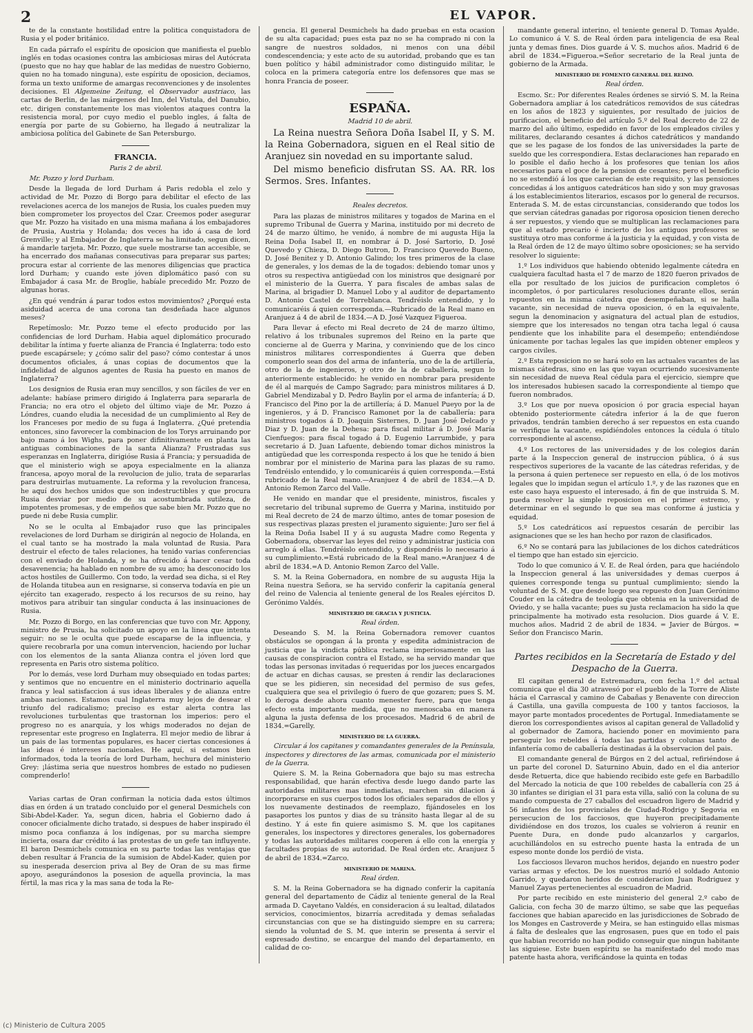2 EL VAPOR.
te de la constante hostilidad entre la politica conquistadora de Rusia y el poder británico.
En cada párrafo el espíritu de oposicion que manifiesta el pueblo inglés en todas ocasiones contra las ambiciosas miras del Autócrata (puesto que no hay que hablar de las medidas de nuestro Gobierno, quien no ha tomado ninguna), este espíritu de oposicion, deciamos, forma un texto uniforme de amargas reconvenciones y de insolentes decisiones. El Algemeine Zeitung, el Observador austriaco, las cartas de Berlin, de las márgenes del Inn, del Vistula, del Danubio, etc. dirigen constantemente los mas violentos ataques contra la resistencia moral, por cuyo medio el pueblo ingles, á falta de energía por parte de su Gobierno, ha llegado á neutralizar la ambiciosa política del Gabinete de San Petersburgo.
FRANCIA.
Paris 2 de abril.
Mr. Pozzo y lord Durham.
Desde la llegada de lord Durham á Paris redobla el zelo y actividad de Mr. Pozzo di Borgo para debilitar el efecto de las revelaciones acerca de los manejos de Rusia, los cuales pueden muy bien comprometer los proyectos del Czar. Creemos poder asegurar que Mr. Pozzo ha visitado en una misma mañana á los embajadores de Prusia, Austria y Holanda; dos veces ha ido á casa de lord Grenville; y al Embajador de Inglaterra se ha limitado, segun dicen, á mandarle tarjeta. Mr. Pozzo, que suele mostrarse tan accesible, se ha encerrado dos mañanas consecutivas para preparar sus partes; procura estar al corriente de las menores diligencias que practica lord Durham; y cuando este jóven diplomático pasó con su Embajador á casa Mr. de Broglie, habíale precedido Mr. Pozzo de algunas horas.
¿En qué vendrán á parar todos estos movimientos? ¿Porqué esta asiduidad acerca de una corona tan desdeñada hace algunos meses?
Repetímoslo: Mr. Pozzo teme el efecto producido por las confidencias de lord Durham. Habia aquel diplomático procurado debilitar la íntima y fuerte alianza de Francia é Inglaterra: todo esto puede escapársele; y ¿cómo salir del paso? cómo contestar á unos documentos oficiales, á unas copias de documentos que la infidelidad de algunos agentes de Rusia ha puesto en manos de Inglaterra?
Los designios de Rusia eran muy sencillos, y son fáciles de ver en adelante: habíase primero dirigido á Inglaterra para separarla de Francia; no era otro el objeto del último viaje de Mr. Pozzo á Lóndres, cuando eludia la necesidad de un cumplimiento al Rey de los Franceses por medio de su fuga á Inglaterra. ¿Qué pretendia entonces, sino favorecer la combinacion de los Torys arruinando por bajo mano á los Wighs, para poner difinitivamente en planta las antiguas combinaciones de la santa Alianza? Frustradas sus esperanzas en Inglaterra, dirigióse Rusia á Francia; y persuadida de que el ministerio wigh se apoya especialmente en la alianza francesa, apoyo moral de la revolucion de julio, trata de separarlas para destruirlas mutuamente. La reforma y la revolucion francesa, he aquí dos hechos unidos que son indestructibles y que procura Rusia desviar por medio de su acostumbrada sutileza, de impotentes promesas, y de empeños que sabe bien Mr. Pozzo que no puede ni debe Rusia cumplir.
No se le oculta al Embajador ruso que las principales revelaciones de lord Durham se dirigirán al negocio de Holanda, en el cual tanto se ha mostrado la mala voluntad de Rusia. Para destruir el efecto de tales relaciones, ha tenido varias conferencias con el enviado de Holanda, y se ha ofrecido á hacer cesar toda desavenencia; ha hablado en nombre de su amo; ha desconocido los actos hostiles de Guillermo. Con todo, la verdad sea dicha, si el Rey de Holanda titubea aun en resignarse, si conserva todavía en pie un ejército tan exagerado, respecto á los recursos de su reino, hay motivos para atribuir tan singular conducta á las insinuaciones de Rusia.
Mr. Pozzo di Borgo, en las conferencias que tuvo con Mr. Appony, ministro de Prusia, ha solicitado un apoyo en la linea que intenta seguir: no se le oculta que puede escaparse de la influencia, y quiere recobrarla por una comun intervencion, haciendo por luchar con los elementos de la santa Alianza contra el jóven lord que representa en Paris otro sistema político.
Por lo demás, vese lord Durham muy obsequiado en todas partes; y sentimos que no encuentre en el ministerio doctrinario aquella franca y leal satisfaccion á sus ideas liberales y de alianza entre ambas naciones. Estamos cual Inglaterra muy lejos de desear el triunfo del radicalismo; preciso es estar alerta contra las revoluciones turbulentas que trastornan los imperios: pero el progreso no es anarquía, y los whigs moderados no dejan de representar este progreso en Inglaterra. El mejor medio de librar á un pais de las tormentas populares, es hacer ciertas concesiones á las ideas é intereses nacionales. He aquí, si estamos bien informados, toda la teoría de lord Durham, hechura del ministerio Grey: ¡lástima seria que nuestros hombres de estado no pudiesen comprenderlo!
Varias cartas de Oran confirman la noticia dada estos últimos dias en órden á un tratado concluido por el general Desmichels con Sibi-Abdel-Kader. Ya, segun dicen, habria el Gobierno dado á conocer oficialmente dicho tratado, si despues de haber inspirado él mismo poca confianza á los indígenas, por su marcha siempre incierta, osara dar crédito á las protestas de un gefe tan influyente. El baron Desmichels comunica en su parte todas las ventajas que deben resultar á Francia de la sumision de Abdel-Kader, quien por su inesperada desercion priva al Bey de Oran de su mas firme apoyo, asegurándonos la posesion de aquella provincia, la mas fértil, la mas rica y la mas sana de toda la Re-
gencia. El general Desmichels ha dado pruebas en esta ocasion de su alta capacidad; pues esta paz no se ha comprado ni con la sangre de nuestros soldados, ni menos con una débil condescendencia; y este acto de su autoridad, probando que es tan buen político y hábil administrador como distinguido militar, le coloca en la primera categoría entre los defensores que mas se honra Francia de poseer.
ESPAÑA.
Madrid 10 de abril.
La Reina nuestra Señora Doña Isabel II, y S. M. la Reina Gobernadora, siguen en el Real sitio de Aranjuez sin novedad en su importante salud.
Del mismo beneficio disfrutan SS. AA. RR. los Sermos. Sres. Infantes.
Reales decretos.
Para las plazas de ministros militares y togados de Marina en el supremo Tribunal de Guerra y Marina, instituido por mi decreto de 24 de marzo último, he venido, á nombre de mi augusta Hija la Reina Doña Isabel II, en nombrar á D. José Sartorio, D. José Quevedo y Chieza, D. Diego Butron, D. Francisco Quevedo Bueno, D. José Benitez y D. Antonio Galindo; los tres primeros de la clase de generales, y los demas de la de togados: debiendo tomar unos y otros su respectiva antigüedad con los ministros que designaré por el ministerio de la Guerra. Y para fiscales de ambas salas de Marina, al brigadier D. Manuel Lobo y al auditor de departamento D. Antonio Castel de Torreblanca. Tendréislo entendido, y lo comunicaréis á quien corresponda.—Rubricado de la Real mano en Aranjuez á 4 de abril de 1834.—A D. José Vazquez Figueroa.
Para llevar á efecto mi Real decreto de 24 de marzo último, relativo á los tribunales supremos del Reino en la parte que concierne al de Guerra y Marina, y conviniendo que de los cinco ministros militares correspondientes á Guerra que deben componerlo sean dos del arma de infantería, uno de la de artillería, otro de la de ingenieros, y otro de la de caballería, segun lo anteriormente establecido: he venido en nombrar para presidente de él al marqués de Campo Sagrado; para ministros militares á D. Gabriel Mendizabal y D. Pedro Baylin por el arma de infantería; á D. Francisco del Pino por la de artillería; á D. Manuel Pueyo por la de ingenieros, y á D. Francisco Ramonet por la de caballería: para ministros togados á D. Joaquin Sisternes, D. Juan José Delcado y Diaz y D. Juan de la Dehesa: para fiscal militar á D. José María Cienfuegos: para fiscal togado á D. Eugenio Larrumbide, y para secretario á D. Juan Lafuente, debiendo tomar dichos ministros la antigüedad que les corresponda respecto á los que he tenido á bien nombrar por el ministerio de Marina para las plazas de su ramo. Tendréislo entendido, y lo comunicaréis á quien corresponda.—Está rubricado de la Real mano.—Aranjuez 4 de abril de 1834.—A D. Antonio Remon Zarco del Valle.
He venido en mandar que el presidente, ministros, fiscales y secretario del tribunal supremo de Guerra y Marina, instituido por mi Real decreto de 24 de marzo último, antes de tomar posesion de sus respectivas plazas presten el juramento siguiente: Juro ser fiel á la Reina Doña Isabel II y á su augusta Madre como Regenta y Gobernadora, observar las leyes del reino y administrar justicia con arreglo á ellas. Tendréislo entendido, y dispondréis lo necesario á su cumplimiento.=Está rubricado de la Real mano.=Aranjuez 4 de abril de 1834.=A D. Antonio Remon Zarco del Valle.
S. M. la Reina Gobernadora, en nombre de su augusta Hija la Reina nuestra Señora, se ha servido conferir la capitanía general del reino de Valencia al teniente general de los Reales ejércitos D. Gerónimo Valdés.
MINISTERIO DE GRACIA Y JUSTICIA.
Real órden.
Deseando S. M. la Reina Gobernadora remover cuantos obstáculos se opongan á la pronta y espedita administracion de justicia que la vindicta pública reclama imperiosamente en las causas de conspiracion contra el Estado, se ha servido mandar que todas las personas invitadas ó requeridas por los jueces encargados de actuar en dichas causas, se presten á rendir las declaraciones que se les pidieren, sin necesidad del permiso de sus gefes, cualquiera que sea el privilegio ó fuero de que gozaren; pues S. M. lo deroga desde ahora cuanto menester fuere, para que tenga efecto esta importante medida, que no menoscaba en manera alguna la justa defensa de los procesados. Madrid 6 de abril de 1834.=Garelly.
MINISTERIO DE LA GUERRA.
Circular á los capitanes y comandantes generales de la Península, inspectores y directores de las armas, comunicada por el ministerio de la Guerra.
Quiere S. M. la Reina Gobernadora que bajo su mas estrecha responsabilidad, que harán efectiva desde luego dando parte las autoridades militares mas inmediatas, marchen sin dilacion á incorporarse en sus cuerpos todos los oficiales separados de ellos y los nuevamente destinados de reemplazo, fijándoseles en los pasaportes los puntos y dias de su tránsito hasta llegar al de su destino. Y á este fin quiere asimismo S. M. que los capitanes generales, los inspectores y directores generales, los gobernadores y todas las autoridades militares cooperen á ello con la energía y facultades propias de su autoridad. De Real órden etc. Aranjuez 5 de abril de 1834.=Zarco.
MINISTERIO DE MARINA.
Real órden.
S. M. la Reina Gobernadora se ha dignado conferir la capitanía general del departamento de Cádiz al teniente general de la Real armada D. Cayetano Valdés, en consideracion á su lealtad, dilatados servicios, conocimientos, bizarría acreditada y demas señaladas circunstancias con que se ha distinguido siempre en su carrera; siendo la voluntad de S. M. que interin se presenta á servir el espresado destino, se encargue del mando del departamento, en calidad de co-
mandante general interino, el teniente general D. Tomas Ayalde. Lo comunico á V. S. de Real órden para inteligencia de esa Real junta y demas fines. Dios guarde á V. S. muchos años. Madrid 6 de abril de 1834.=Figueroa.=Señor secretario de la Real junta de gobierno de la Armada.
MINISTERIO DE FOMENTO GENERAL DEL REINO.
Real órden.
Escmo. Sr.: Por diferentes Reales órdenes se sirvió S. M. la Reina Gobernadora ampliar á los catedráticos removidos de sus cátedras en los años de 1823 y siguientes, por resultado de juicios de purificacion, el beneficio del artículo 5.º del Real decreto de 22 de marzo del año último, espedido en favor de los empleados civiles y militares, declarando cesantes á dichos catedráticos y mandando que se les pagase de los fondos de las universidades la parte de sueldo que les correspondiera. Estas declaraciones han reparado en lo posible el daño hecho á los profesores que tenian los años necesarios para el goce de la pension de cesantes; pero el beneficio no se estendió á los que carecian de este requisito, y las pensiones concedidas á los antiguos catedráticos han sido y son muy gravosas á los establecimientos literarios, escasos por lo general de recursos. Enterada S. M. de estas circunstancias, considerando que todos los que servian cátedras ganadas por rigorosa oposicion tienen derecho á ser repuestos, y viendo que se multiplican las reclamaciones para que al estado precario é incierto de los antiguos profesores se sustituya otro mas conforme á la justicia y la equidad, y con vista de la Real órden de 12 de mayo último sobre oposiciones; se ha servido resolver lo siguiente:
1.º Los individuos que habiendo obtenido legalmente cátedra en cualquiera facultad hasta el 7 de marzo de 1820 fueron privados de ella por resultado de los juicios de purificacion completos ó incompletos, ó por particulares resoluciones durante ellos, serán repuestos en la misma cátedra que desempeñaban, si se halla vacante, sin necesidad de nueva oposicion, ó en la equivalente, segun la denominacion y asignatura del actual plan de estudios, siempre que los interesados no tengan otra tacha legal ó causa pendiente que los inhabilite para el desempeño; entendiéndose únicamente por tachas legales las que impiden obtener empleos y cargos civiles.
2.º Esta reposicion no se hará solo en las actuales vacantes de las mismas cátedras, sino en las que vayan ocurriendo sucesivamente sin necesidad de nueva Real cédula para el ejercicio, siempre que los interesados hubiesen sacado la correspondiente al tiempo que fueron nombrados.
3.º Los que por nueva oposicion ó por gracia especial hayan obtenido posteriormente cátedra inferior á la de que fueron privados, tendrán tambien derecho á ser repuestos en esta cuando se verifique la vacante, espidiéndoles entonces la cédula ó título correspondiente al ascenso.
4.º Los rectores de las universidades y de los colegios darán parte á la Inspeccion general de instruccion pública, ó á sus respectivos superiores de la vacante de las cátedras referidas, y de la persona á quien pertenece ser repuesto en ella, ó de los motivos legales que lo impidan segun el artículo 1.º, y de las razones que en este caso haya espuesto el interesado, á fin de que instruida S. M. pueda resolver la simple reposicion en el primer estremo, y determinar en el segundo lo que sea mas conforme á justicia y equidad.
5.º Los catedráticos así repuestos cesarán de percibir las asignaciones que se les han hecho por razon de clasificados.
6.º No se contará para las jubilaciones de los dichos catedráticos el tiempo que han estado sin ejercicio.
Todo lo que comunico á V. E. de Real órden, para que haciéndolo la Inspeccion general á las universidades y demas cuerpos á quienes corresponde tenga su puntual cumplimiento; siendo la voluntad de S. M. que desde luego sea repuesto don Juan Gerónimo Couder en la cátedra de teología que obtenia en la universidad de Oviedo, y se halla vacante; pues su justa reclamacion ha sido la que principalmente ha motivado esta resolucion. Dios guarde á V. E. muchos años. Madrid 2 de abril de 1834. = Javier de Búrgos. = Señor don Francisco Marin.
Partes recibidos en la Secretaría de Estado y del Despacho de la Guerra.
El capitan general de Estremadura, con fecha 1.º del actual comunica que el dia 30 atravesó por el pueblo de la Torre de Aliste hácia el Carrascal y camino de Cabañas y Benavente con direccion á Castilla, una gavilla compuesta de 100 y tantos facciosos, la mayor parte montados procedentes de Portugal. Inmediatamente se dieron los correspondientes avisos al capitan general de Valladolid y al gobernador de Zamora, haciendo poner en movimiento para perseguir los rebeldes á todas las partidas y colunas tanto de infantería como de caballería destinadas á la observacion del pais.
El comandante general de Búrgos en 2 del actual, refiriéndose á un parte del coronel D. Saturnino Abuin, dado en el dia anterior desde Retuerta, dice que habiendo recibido este gefe en Barbadillo del Mercado la noticia de que 100 rebeldes de caballería con 25 á 30 infantes se dirigian el 31 para esta villa, salió con la coluna de su mando compuesta de 27 caballos del escuadron ligero de Madrid y 56 infantes de los provinciales de Ciudad-Rodrigo y Segovia en persecucion de los facciosos, que huyeron precipitadamente dividiéndose en dos trozos, los cuales se volvieron á reunir en Puente Dura, en donde pudo alcanzarlos y cargarlos, acuchillándolos en su estrecho puente hasta la entrada de un espeso monte donde los perdió de vista.
Los facciosos llevaron muchos heridos, dejando en nuestro poder varias armas y efectos. De los nuestros murió el soldado Antonio Garrido, y quedaron heridos de consideracion Juan Rodriguez y Manuel Zayas pertenecientes al escuadron de Madrid.
Por parte recibido en este ministerio del general 2.º cabo de Galicia, con fecha 30 de marzo último, se sabe que las pequeñas facciones que habian aparecido en las jurisdicciones de Sobrado de los Monges en Castroverde y Meira, se han estinguido ellas mismas á falta de desleales que las engrosasen, pues que en todo el pais que habian recorrido no han podido conseguir que ningun habitante las siguiese. Este buen espíritu se ha manifestado del modo mas patente hasta ahora, verificándose la quinta en todas
(c) Ministerio de Cultura 2005